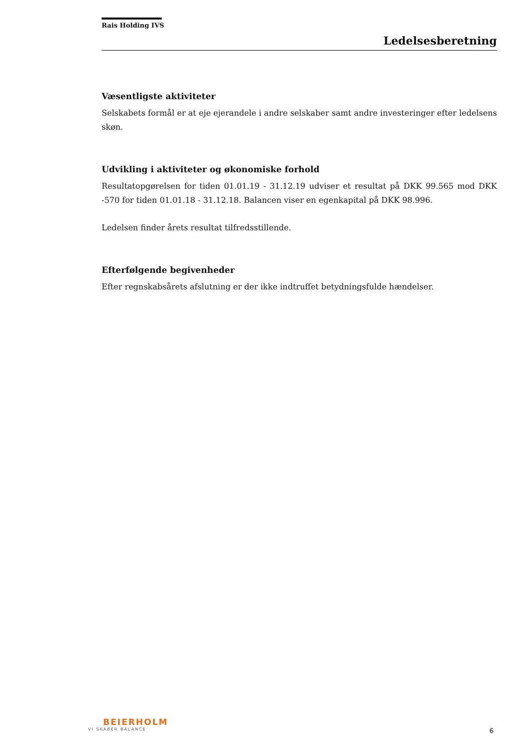Rais Holding IVS
Ledelsesberetning
Væsentligste aktiviteter
Selskabets formål er at eje ejerandele i andre selskaber samt andre investeringer efter ledelsens skøn.
Udvikling i aktiviteter og økonomiske forhold
Resultatopgørelsen for tiden 01.01.19 - 31.12.19 udviser et resultat på DKK 99.565 mod DKK -570 for tiden 01.01.18 - 31.12.18. Balancen viser en egenkapital på DKK 98.996.
Ledelsen finder årets resultat tilfredsstillende.
Efterfølgende begivenheder
Efter regnskabsårets afslutning er der ikke indtruffet betydningsfulde hændelser.
BEIERHOLM
VI SKABER BALANCE
6